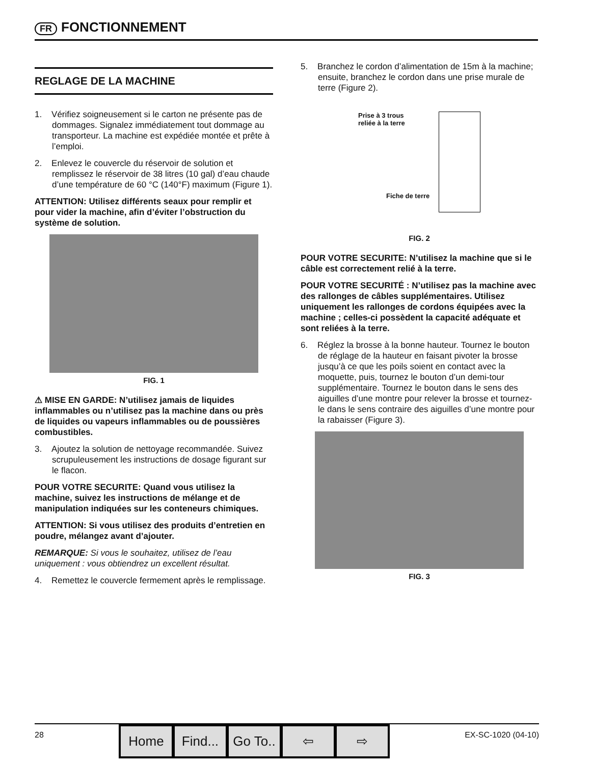FR FONCTIONNEMENT
REGLAGE DE LA MACHINE
1. Vérifiez soigneusement si le carton ne présente pas de dommages. Signalez immédiatement tout dommage au transporteur. La machine est expédiée montée et prête à l’emploi.
2. Enlevez le couvercle du réservoir de solution et remplissez le réservoir de 38 litres (10 gal) d’eau chaude d’une température de 60 °C (140°F) maximum (Figure 1).
ATTENTION: Utilisez différents seaux pour remplir et pour vider la machine, afin d’éviter l’obstruction du système de solution.
FIG. 1
⚠ MISE EN GARDE: N’utilisez jamais de liquides inflammables ou n’utilisez pas la machine dans ou près de liquides ou vapeurs inflammables ou de poussières combustibles.
3. Ajoutez la solution de nettoyage recommandée. Suivez scrupuleusement les instructions de dosage figurant sur le flacon.
POUR VOTRE SECURITE: Quand vous utilisez la machine, suivez les instructions de mélange et de manipulation indiquées sur les conteneurs chimiques.
ATTENTION: Si vous utilisez des produits d’entretien en poudre, mélangez avant d’ajouter.
REMARQUE: Si vous le souhaitez, utilisez de l’eau uniquement : vous obtiendrez un excellent résultat.
4. Remettez le couvercle fermement après le remplissage.
5. Branchez le cordon d’alimentation de 15m à la machine; ensuite, branchez le cordon dans une prise murale de terre (Figure 2).
Prise à 3 trous
reliée à la terre
Fiche de terre
FIG. 2
POUR VOTRE SECURITE: N’utilisez la machine que si le câble est correctement relié à la terre.
POUR VOTRE SECURITÉ : N’utilisez pas la machine avec des rallonges de câbles supplémentaires. Utilisez uniquement les rallonges de cordons équipées avec la machine ; celles-ci possèdent la capacité adéquate et sont reliées à la terre.
6. Réglez la brosse à la bonne hauteur. Tournez le bouton de réglage de la hauteur en faisant pivoter la brosse jusqu’à ce que les poils soient en contact avec la moquette, puis, tournez le bouton d’un demi-tour supplémentaire. Tournez le bouton dans le sens des aiguilles d’une montre pour relever la brosse et tournez-le dans le sens contraire des aiguilles d’une montre pour la rabaisser (Figure 3).
FIG. 3
28
Home Find... Go To.. ⇦ ⇨
EX-SC-1020 (04-10)